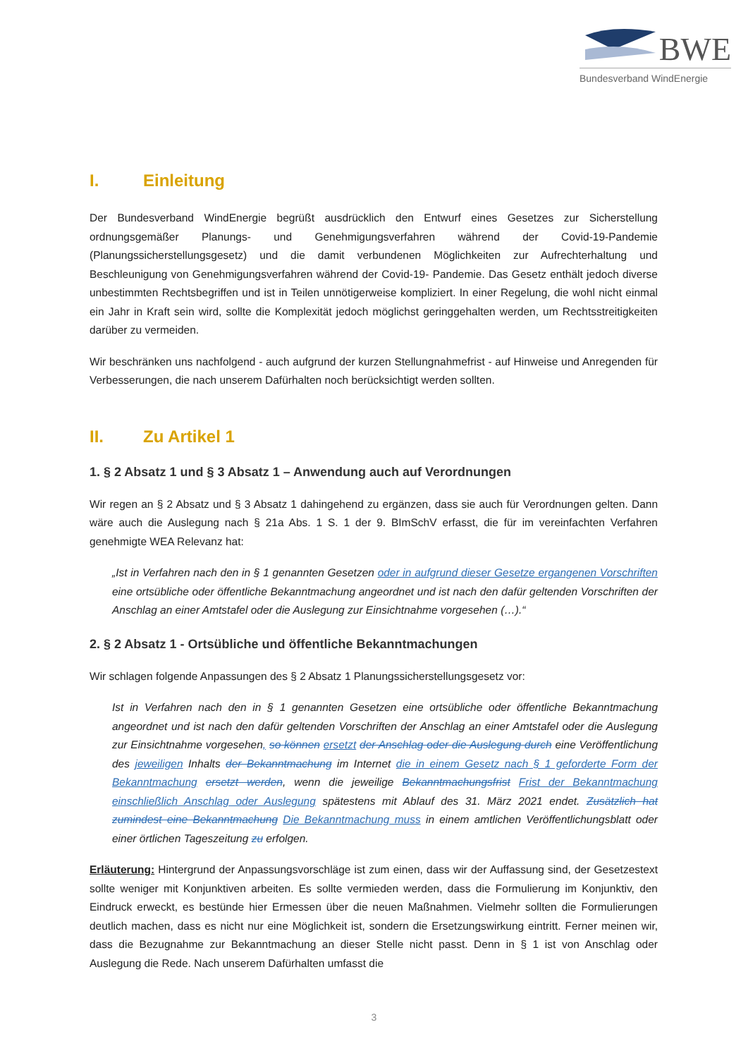BWE
Bundesverband WindEnergie
I. Einleitung
Der Bundesverband WindEnergie begrüßt ausdrücklich den Entwurf eines Gesetzes zur Sicherstellung ordnungsgemäßer Planungs- und Genehmigungsverfahren während der Covid-19-Pandemie (Planungssicherstellungsgesetz) und die damit verbundenen Möglichkeiten zur Aufrechterhaltung und Beschleunigung von Genehmigungsverfahren während der Covid-19- Pandemie. Das Gesetz enthält jedoch diverse unbestimmten Rechtsbegriffen und ist in Teilen unnötigerweise kompliziert. In einer Regelung, die wohl nicht einmal ein Jahr in Kraft sein wird, sollte die Komplexität jedoch möglichst geringgehalten werden, um Rechtsstreitigkeiten darüber zu vermeiden.
Wir beschränken uns nachfolgend - auch aufgrund der kurzen Stellungnahmefrist - auf Hinweise und Anregenden für Verbesserungen, die nach unserem Dafürhalten noch berücksichtigt werden sollten.
II. Zu Artikel 1
1. § 2 Absatz 1 und § 3 Absatz 1 – Anwendung auch auf Verordnungen
Wir regen an § 2 Absatz und § 3 Absatz 1 dahingehend zu ergänzen, dass sie auch für Verordnungen gelten. Dann wäre auch die Auslegung nach § 21a Abs. 1 S. 1 der 9. BImSchV erfasst, die für im vereinfachten Verfahren genehmigte WEA Relevanz hat:
„Ist in Verfahren nach den in § 1 genannten Gesetzen oder in aufgrund dieser Gesetze ergangenen Vorschriften eine ortsübliche oder öffentliche Bekanntmachung angeordnet und ist nach den dafür geltenden Vorschriften der Anschlag an einer Amtstafel oder die Auslegung zur Einsichtnahme vorgesehen (…).“
2. § 2 Absatz 1 - Ortsübliche und öffentliche Bekanntmachungen
Wir schlagen folgende Anpassungen des § 2 Absatz 1 Planungssicherstellungsgesetz vor:
Ist in Verfahren nach den in § 1 genannten Gesetzen eine ortsübliche oder öffentliche Bekanntmachung angeordnet und ist nach den dafür geltenden Vorschriften der Anschlag an einer Amtstafel oder die Auslegung zur Einsichtnahme vorgesehen, so können ersetzt der Anschlag oder die Auslegung durch eine Veröffentlichung des jeweiligen Inhalts der Bekanntmachung im Internet die in einem Gesetz nach § 1 geforderte Form der Bekanntmachung ersetzt werden, wenn die jeweilige Bekanntmachungsfrist Frist der Bekanntmachung einschließlich Anschlag oder Auslegung spätestens mit Ablauf des 31. März 2021 endet. Zusätzlich hat zumindest eine Bekanntmachung Die Bekanntmachung muss in einem amtlichen Veröffentlichungsblatt oder einer örtlichen Tageszeitung zu erfolgen.
Erläuterung: Hintergrund der Anpassungsvorschläge ist zum einen, dass wir der Auffassung sind, der Gesetzestext sollte weniger mit Konjunktiven arbeiten. Es sollte vermieden werden, dass die Formulierung im Konjunktiv, den Eindruck erweckt, es bestünde hier Ermessen über die neuen Maßnahmen. Vielmehr sollten die Formulierungen deutlich machen, dass es nicht nur eine Möglichkeit ist, sondern die Ersetzungswirkung eintritt. Ferner meinen wir, dass die Bezugnahme zur Bekanntmachung an dieser Stelle nicht passt. Denn in § 1 ist von Anschlag oder Auslegung die Rede. Nach unserem Dafürhalten umfasst die
3